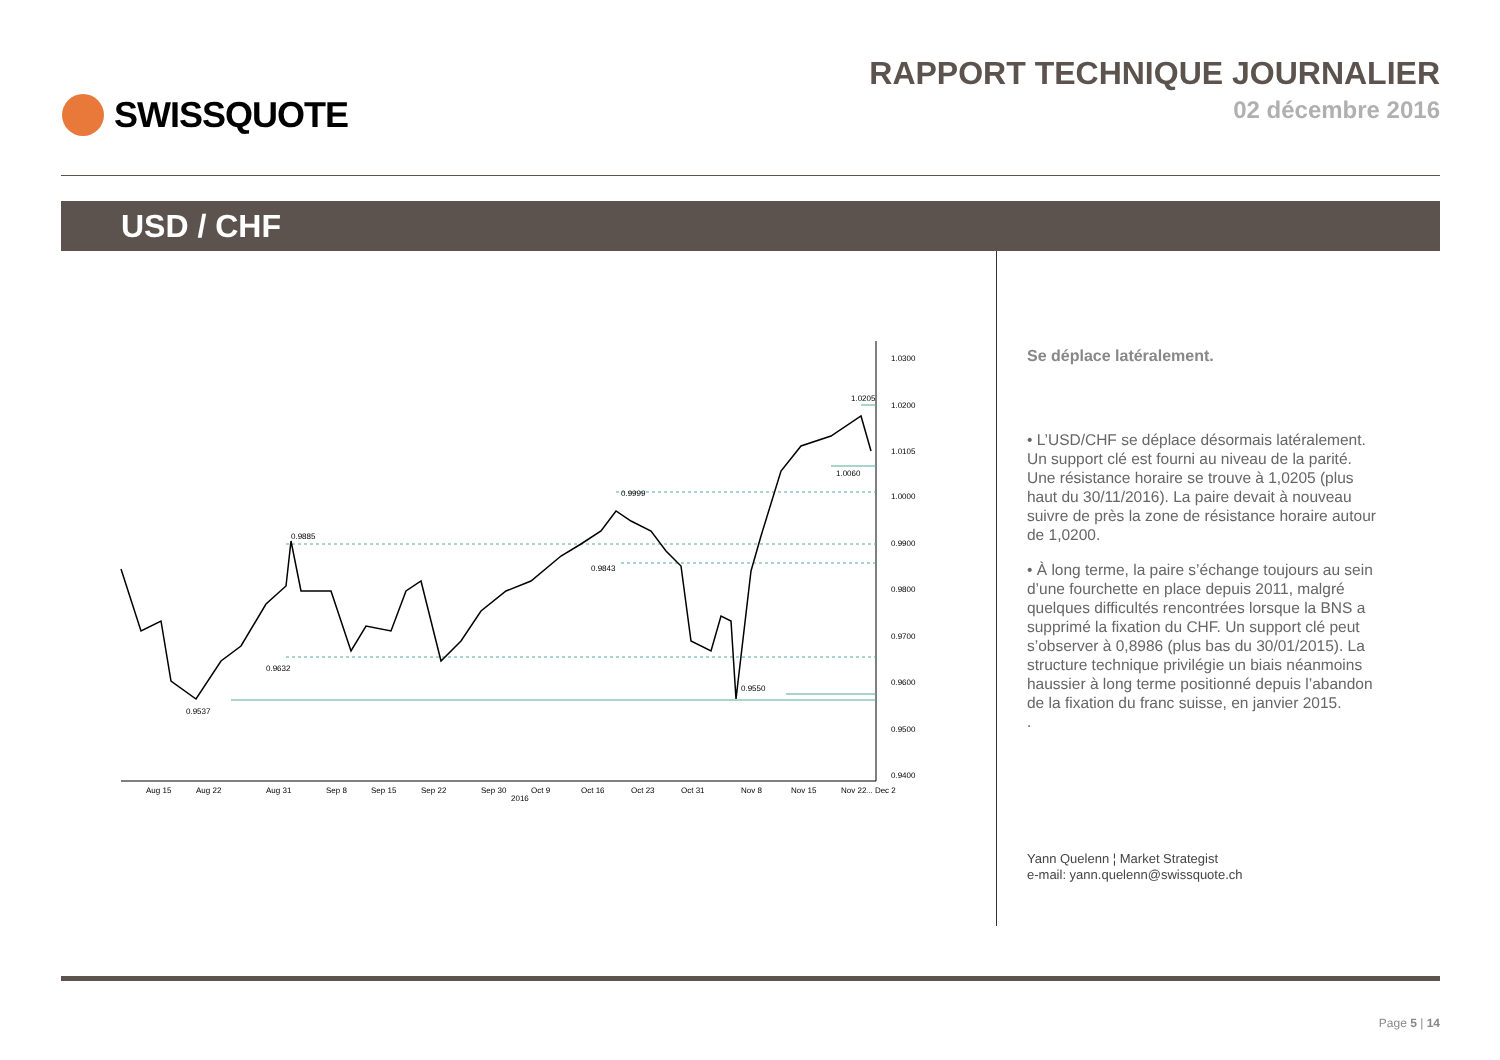SWISSQUOTE RAPPORT TECHNIQUE JOURNALIER
02 décembre 2016
USD / CHF
1.0300
1.0200
1.0105
1.0000
0.9900
0.9800
0.9700
0.9600
0.9500
0.9400
0.9885
0.9632
0.9537
0.9999
0.9843
0.9550
1.0060
1.0205
Aug 15
Aug 22
Aug 31
Sep 8
Sep 15
Sep 22
Sep 30
Oct 9
Oct 16
Oct 23
Oct 31
Nov 8
Nov 15
Nov 22
... Dec 2
2016
Se déplace latéralement.
• L’USD/CHF se déplace désormais latéralement. Un support clé est fourni au niveau de la parité. Une résistance horaire se trouve à 1,0205 (plus haut du 30/11/2016). La paire devait à nouveau suivre de près la zone de résistance horaire autour de 1,0200.
• À long terme, la paire s’échange toujours au sein d’une fourchette en place depuis 2011, malgré quelques difficultés rencontrées lorsque la BNS a supprimé la fixation du CHF. Un support clé peut s’observer à 0,8986 (plus bas du 30/01/2015). La structure technique privilégie un biais néanmoins haussier à long terme positionné depuis l’abandon de la fixation du franc suisse, en janvier 2015.
.
Yann Quelenn ¦ Market Strategist
e-mail: yann.quelenn@swissquote.ch
Page 5 | 14